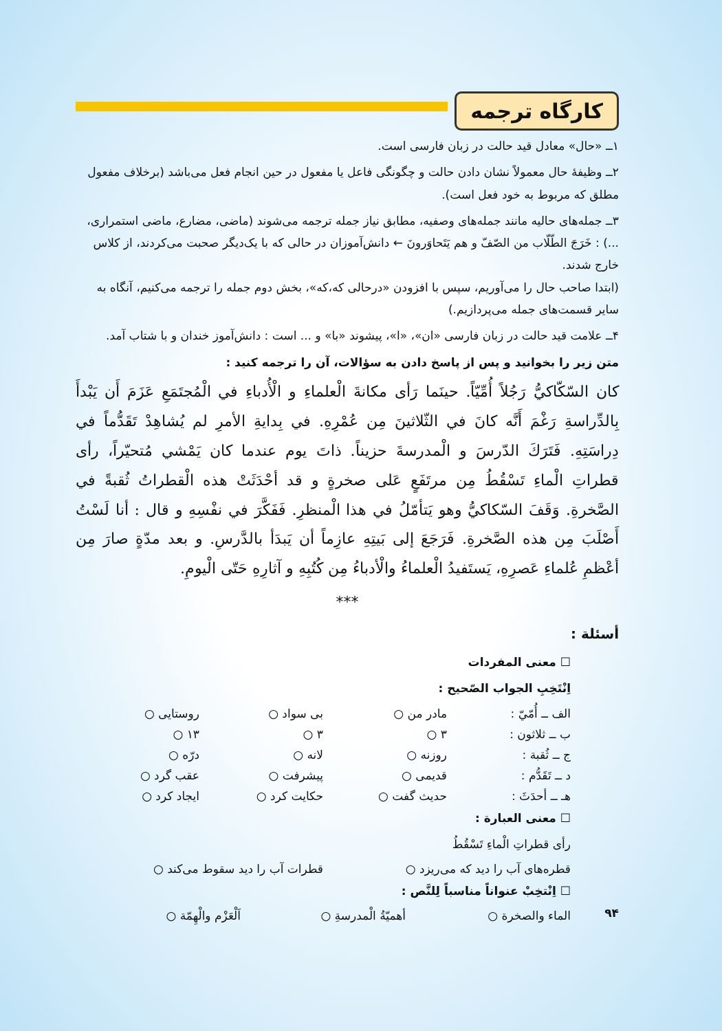کارگاه ترجمه
۱ــ «حال» معادل قید حالت در زبان فارسی است.
۲ــ وظیفهٔ حال معمولاً نشان دادن حالت و چگونگی فاعل یا مفعول در حین انجام فعل می‌باشد (برخلاف مفعول مطلق که مربوط به خود فعل است).
۳ــ جمله‌های حالیه مانند جمله‌های وصفیه، مطابق نیاز جمله ترجمه می‌شوند (ماضی، مضارع، ماضی استمراری، ...) : خَرَجَ الطّلّاب من الصّفّ و هم يَتَحاوَرونَ ← دانش‌آموزان در حالی که با یک‌دیگر صحبت می‌کردند، از کلاس خارج شدند.
(ابتدا صاحب حال را می‌آوریم، سپس با افزودن «درحالی که،که»، بخش دوم جمله را ترجمه می‌کنیم، آنگاه به سایر قسمت‌های جمله می‌پردازیم.)
۴ــ علامت قید حالت در زبان فارسی «ان»، «ا»، پیشوند «با» و ... است : دانش‌آموز خندان و با شتاب آمد.
متن زیر را بخوانید و پس از پاسخ دادن به سؤالات، آن را ترجمه کنید :
كان السّكّاكيُّ رَجُلاً أُمِّيّاً. حينَما رَأى مكانةَ الْعلماءِ و الْأُدباءِ في الْمُجتَمَعِ عَزَمَ أَن يَبْدأَ بِالدِّراسةِ رَغْمَ أَنَّه كانَ في الثّلاثينَ مِن عُمْرِهِ. في بِدايةِ الأمرِ لم يُشاهِدْ تَقَدُّماً في دِراسَتِهِ. فَتَرَكَ الدّرسَ و الْمدرسةَ حزيناً. ذاتَ يوم عندما كان يَمْشي مُتحيّراً، رأى قطراتِ الْماءِ تَسْقُطُ مِن مرتَفَعٍ عَلى صخرةٍ و قد أحْدَثَتْ هذه الْقطراتُ ثُقبةً في الصَّخرةِ. وَقَفَ السّكاكيُّ وهو يَتأمّلُ في هذا الْمنظرِ. فَفَكَّرَ في نفْسِهِ و قال : أنا لَسْتُ أَصْلَبَ مِن هذه الصَّخرةِ. فَرَجَعَ إلى بَيتِهِ عازِماً أن يَبدَأ بالدَّرسِ. و بعد مدّةٍ صارَ مِن أعْظمِ عُلماءِ عَصرِهِ، يَستَفيدُ الْعلماءُ والْأدباءُ مِن كُتُبِهِ و آثارِهِ حَتّى الْيومِ.
***
أسئلة :
☐ معنى المفردات
اِنْتَخِبِ الجواب الصّحيح :
الف ــ أُمّيّ : مادر من ○ بی سواد ○ روستایی ○
ب ــ ثلاثون : ۳ ○ ۳ ○ ۱۳ ○
ج ــ ثُقبة : روزنه ○ لانه ○ درّه ○
د ــ تَقَدُّم : قدیمی ○ پیشرفت ○ عقب گرد ○
هـ ــ أحدَثَ : حدیث گفت ○ حکایت کرد ○ ایجاد کرد ○
☐ معنى العبارة :
رأى قطراتِ الْماءِ تَسْقُطُ
قطره‌های آب را دید که می‌ریزد ○ قطرات آب را دید سقوط می‌کند ○
☐ اِنْتخِبْ عنواناً مناسباً لِلنَّص :
الماء والصخرة ○ أهميّةُ الْمدرسةِ ○ اَلْعَزْم والْهِمّة ○
۹۴